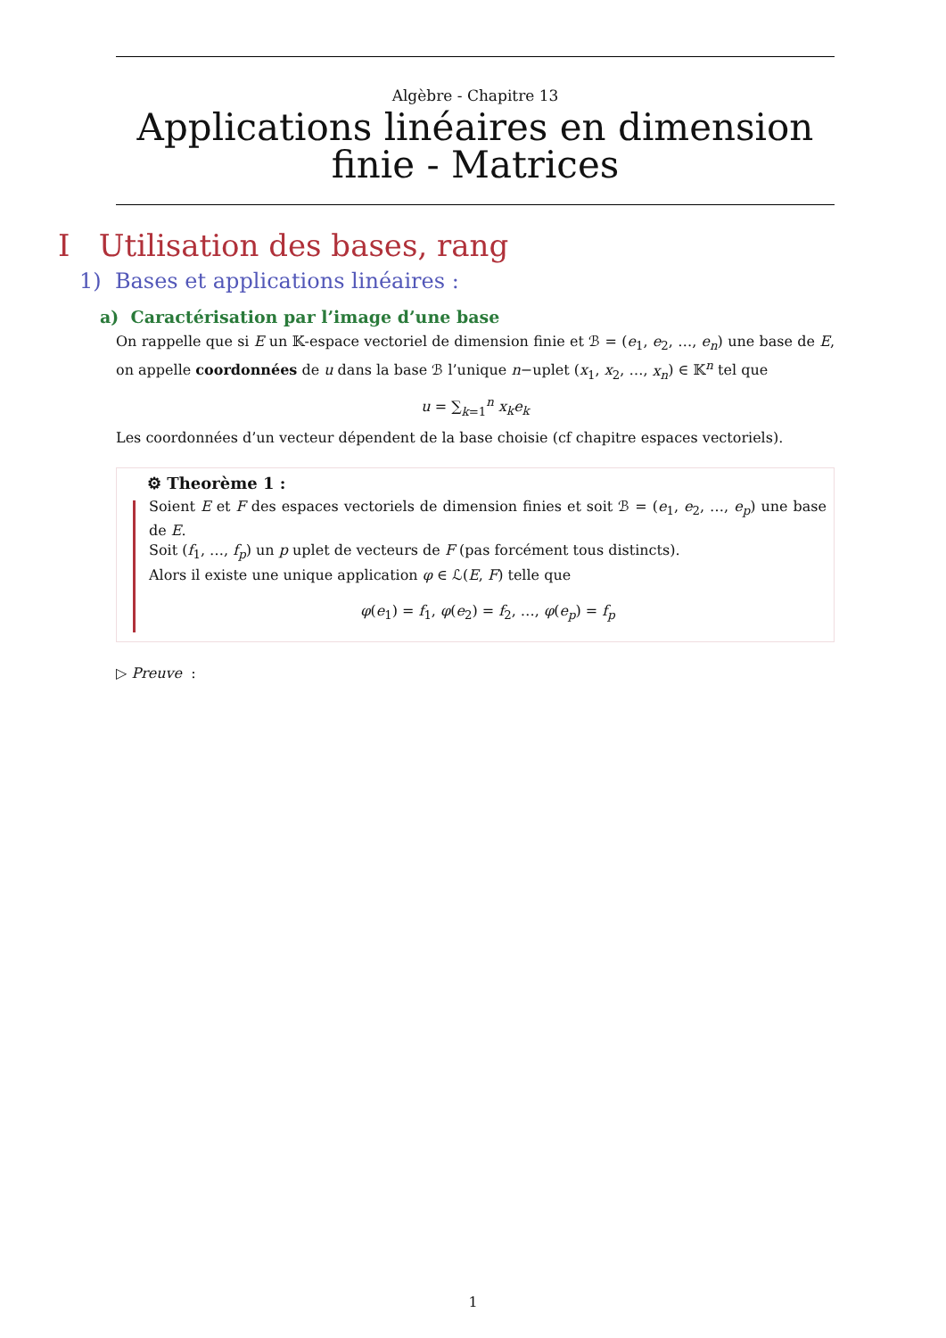Algèbre - Chapitre 13
Applications linéaires en dimension finie - Matrices
I Utilisation des bases, rang
1) Bases et applications linéaires :
a) Caractérisation par l’image d’une base
On rappelle que si E un 𝕂-espace vectoriel de dimension finie et ℬ = (e<sub>1</sub>, e<sub>2</sub>, …, e<sub>n</sub>) une base de E, on appelle coordonnées de u dans la base ℬ l’unique n−uplet (x<sub>1</sub>, x<sub>2</sub>, …, x<sub>n</sub>) ∈ 𝕂<sup>n</sup> tel que
u = ∑<sub>k=1</sub><sup>n</sup> x<sub>k</sub>e<sub>k</sub>
Les coordonnées d’un vecteur dépendent de la base choisie (cf chapitre espaces vectoriels).
⚙ Theorème 1 :
Soient E et F des espaces vectoriels de dimension finies et soit ℬ = (e<sub>1</sub>, e<sub>2</sub>, …, e<sub>p</sub>) une base de E.
Soit (f<sub>1</sub>, …, f<sub>p</sub>) un p uplet de vecteurs de F (pas forcément tous distincts).
Alors il existe une unique application φ ∈ ℒ(E, F) telle que
φ(e<sub>1</sub>) = f<sub>1</sub>, φ(e<sub>2</sub>) = f<sub>2</sub>, …, φ(e<sub>p</sub>) = f<sub>p</sub>
▷ Preuve :
1